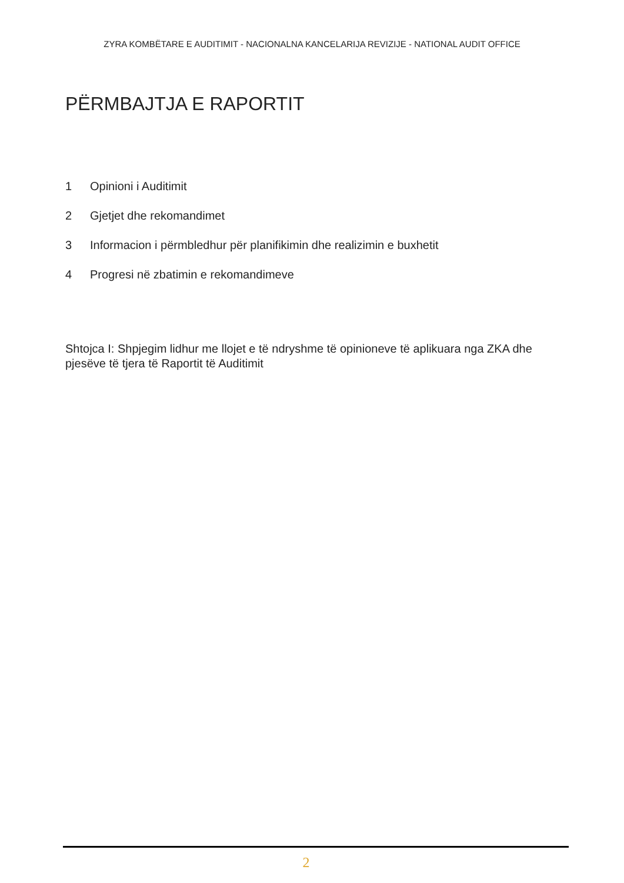ZYRA KOMBËTARE E AUDITIMIT - NACIONALNA KANCELARIJA REVIZIJE - NATIONAL AUDIT OFFICE
PËRMBAJTJA E RAPORTIT
1 Opinioni i Auditimit
2 Gjetjet dhe rekomandimet
3 Informacion i përmbledhur për planifikimin dhe realizimin e buxhetit
4 Progresi në zbatimin e rekomandimeve
Shtojca I: Shpjegim lidhur me llojet e të ndryshme të opinioneve të aplikuara nga ZKA dhe pjesëve të tjera të Raportit të Auditimit
2